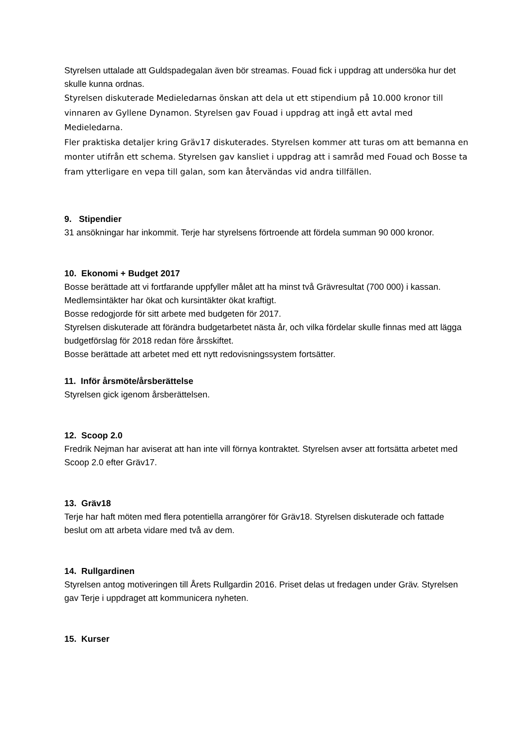Styrelsen uttalade att Guldspadegalan även bör streamas. Fouad fick i uppdrag att undersöka hur det skulle kunna ordnas.
Styrelsen diskuterade Medieledarnas önskan att dela ut ett stipendium på 10.000 kronor till vinnaren av Gyllene Dynamon. Styrelsen gav Fouad i uppdrag att ingå ett avtal med Medieledarna.
Fler praktiska detaljer kring Gräv17 diskuterades. Styrelsen kommer att turas om att bemanna en monter utifrån ett schema. Styrelsen gav kansliet i uppdrag att i samråd med Fouad och Bosse ta fram ytterligare en vepa till galan, som kan återvändas vid andra tillfällen.
9. Stipendier
31 ansökningar har inkommit. Terje har styrelsens förtroende att fördela summan 90 000 kronor.
10. Ekonomi + Budget 2017
Bosse berättade att vi fortfarande uppfyller målet att ha minst två Grävresultat (700 000) i kassan. Medlemsintäkter har ökat och kursintäkter ökat kraftigt.
Bosse redogjorde för sitt arbete med budgeten för 2017.
Styrelsen diskuterade att förändra budgetarbetet nästa år, och vilka fördelar skulle finnas med att lägga budgetförslag för 2018 redan före årsskiftet.
Bosse berättade att arbetet med ett nytt redovisningssystem fortsätter.
11. Inför årsmöte/årsberättelse
Styrelsen gick igenom årsberättelsen.
12. Scoop 2.0
Fredrik Nejman har aviserat att han inte vill förnya kontraktet. Styrelsen avser att fortsätta arbetet med Scoop 2.0 efter Gräv17.
13. Gräv18
Terje har haft möten med flera potentiella arrangörer för Gräv18. Styrelsen diskuterade och fattade beslut om att arbeta vidare med två av dem.
14. Rullgardinen
Styrelsen antog motiveringen till Årets Rullgardin 2016. Priset delas ut fredagen under Gräv. Styrelsen gav Terje i uppdraget att kommunicera nyheten.
15. Kurser